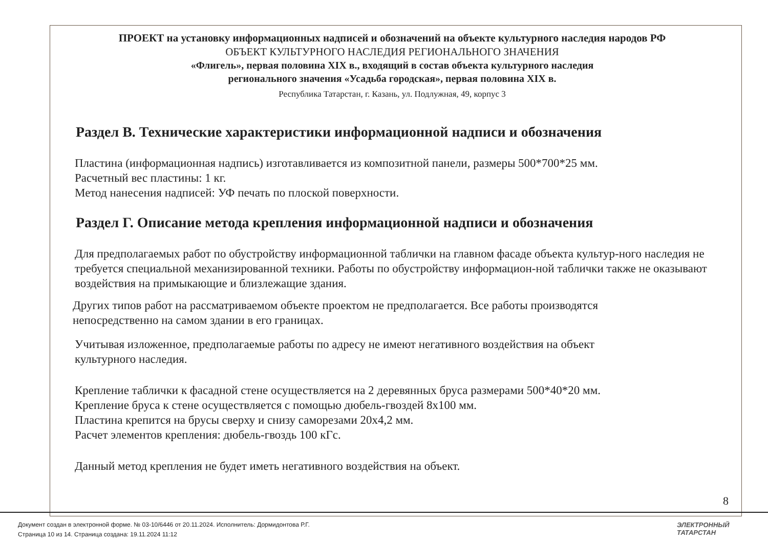ПРОЕКТ на установку информационных надписей и обозначений на объекте культурного наследия народов РФ
ОБЪЕКТ КУЛЬТУРНОГО НАСЛЕДИЯ РЕГИОНАЛЬНОГО ЗНАЧЕНИЯ
«Флигель», первая половина XIX в., входящий в состав объекта культурного наследия
регионального значения «Усадьба городская», первая половина XIX в.
Республика Татарстан, г. Казань, ул. Подлужная, 49, корпус 3
Раздел В. Технические характеристики информационной надписи и обозначения
Пластина (информационная надпись) изготавливается из композитной панели, размеры 500*700*25 мм.
Расчетный вес пластины: 1 кг.
Метод нанесения надписей: УФ печать по плоской поверхности.
Раздел Г. Описание метода крепления информационной надписи и обозначения
Для предполагаемых работ по обустройству информационной таблички на главном фасаде объекта культур-ного наследия не требуется специальной механизированной техники. Работы по обустройству информацион-ной таблички также не оказывают воздействия на примыкающие и близлежащие здания.
Других типов работ на рассматриваемом объекте проектом не предполагается. Все работы производятся
непосредственно на самом здании в его границах.
Учитывая изложенное, предполагаемые работы по адресу не имеют негативного воздействия на объект
культурного наследия.
Крепление таблички к фасадной стене осуществляется на 2 деревянных бруса размерами 500*40*20 мм.
Крепление бруса к стене осуществляется с помощью дюбель-гвоздей 8х100 мм.
Пластина крепится на брусы сверху и снизу саморезами 20х4,2 мм.
Расчет элементов крепления: дюбель-гвоздь 100 кГс.
Данный метод крепления не будет иметь негативного воздействия на объект.
8
Документ создан в электронной форме. № 03-10/6446 от 20.11.2024. Исполнитель: Дормидонтова Р.Г.
Страница 10 из 14. Страница создана: 19.11.2024 11:12
ЭЛЕКТРОННЫЙ
ТАТАРСТАН